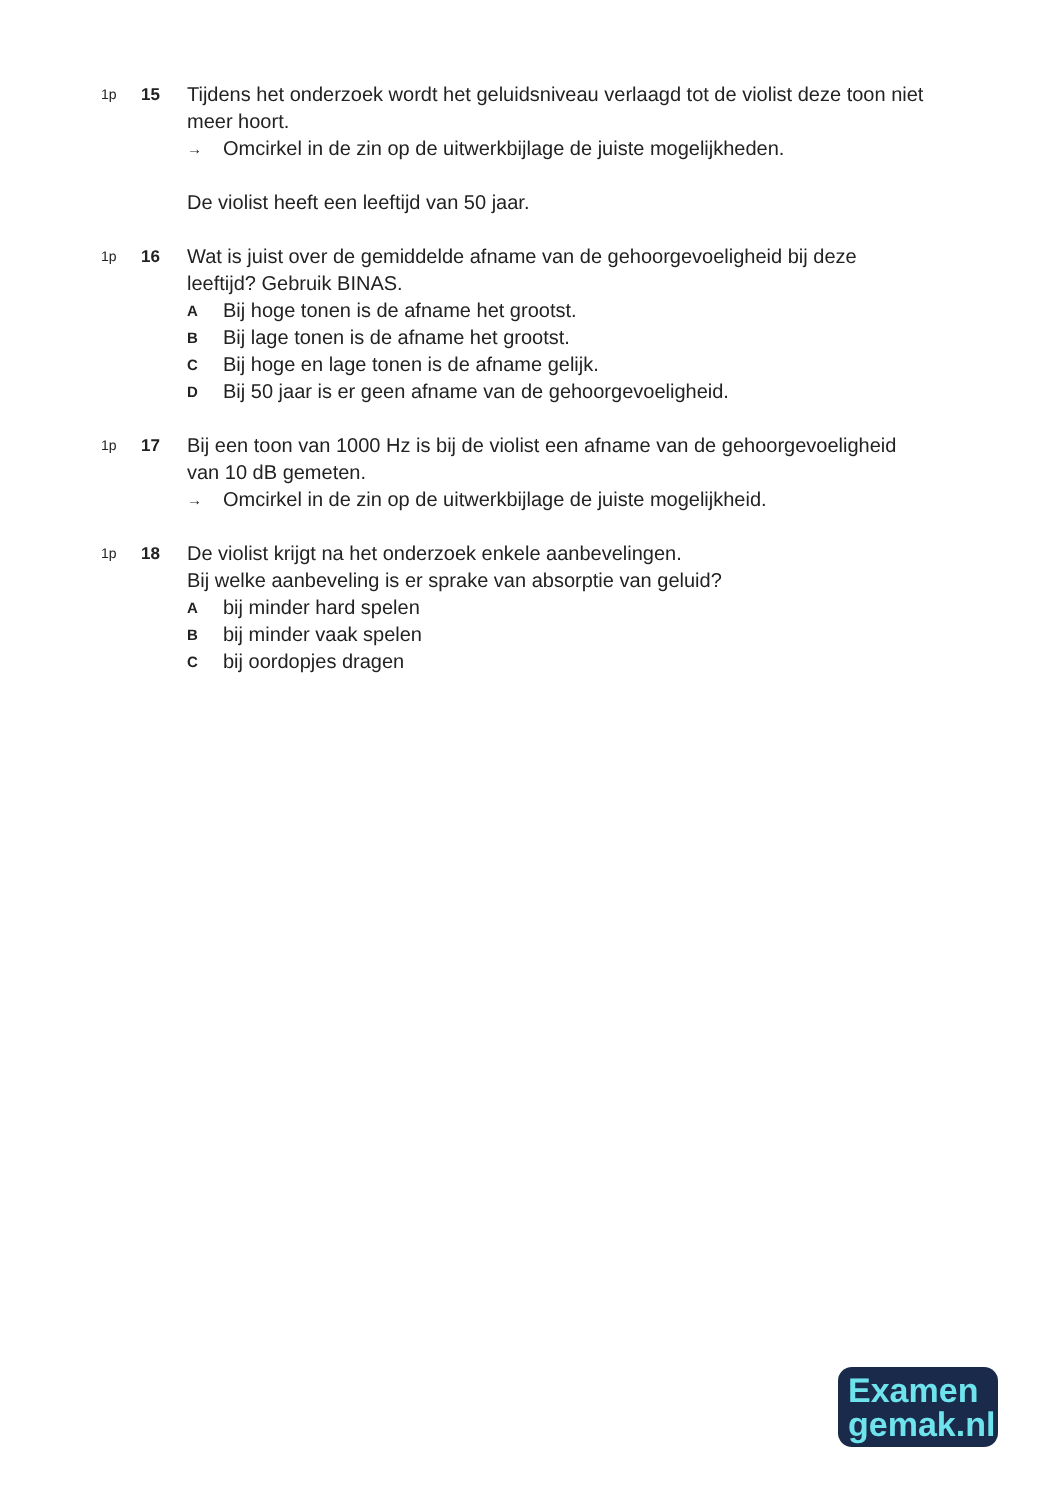1p
15
Tijdens het onderzoek wordt het geluidsniveau verlaagd tot de violist deze toon niet meer hoort.
→
Omcirkel in de zin op de uitwerkbijlage de juiste mogelijkheden.
De violist heeft een leeftijd van 50 jaar.
1p
16
Wat is juist over de gemiddelde afname van de gehoorgevoeligheid bij deze leeftijd? Gebruik BINAS.
A
Bij hoge tonen is de afname het grootst.
B
Bij lage tonen is de afname het grootst.
C
Bij hoge en lage tonen is de afname gelijk.
D
Bij 50 jaar is er geen afname van de gehoorgevoeligheid.
1p
17
Bij een toon van 1000 Hz is bij de violist een afname van de gehoorgevoeligheid van 10 dB gemeten.
→
Omcirkel in de zin op de uitwerkbijlage de juiste mogelijkheid.
1p
18
De violist krijgt na het onderzoek enkele aanbevelingen.
Bij welke aanbeveling is er sprake van absorptie van geluid?
A
bij minder hard spelen
B
bij minder vaak spelen
C
bij oordopjes dragen
Examen
gemak.nl